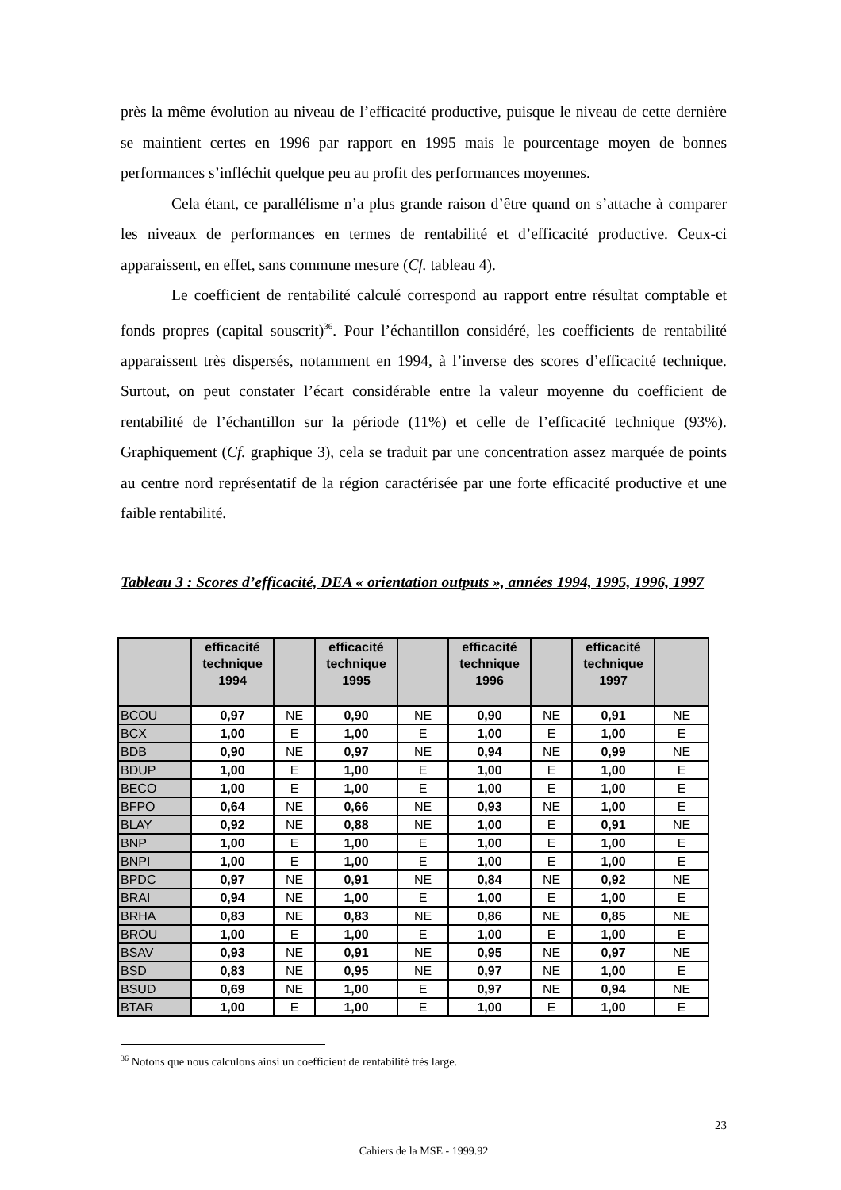près la même évolution au niveau de l’efficacité productive, puisque le niveau de cette dernière se maintient certes en 1996 par rapport en 1995 mais le pourcentage moyen de bonnes performances s’infléchit quelque peu au profit des performances moyennes.
Cela étant, ce parallélisme n’a plus grande raison d’être quand on s’attache à comparer les niveaux de performances en termes de rentabilité et d’efficacité productive. Ceux-ci apparaissent, en effet, sans commune mesure (Cf. tableau 4).
Le coefficient de rentabilité calculé correspond au rapport entre résultat comptable et fonds propres (capital souscrit)<sup>36</sup>. Pour l’échantillon considéré, les coefficients de rentabilité apparaissent très dispersés, notamment en 1994, à l’inverse des scores d’efficacité technique. Surtout, on peut constater l’écart considérable entre la valeur moyenne du coefficient de rentabilité de l’échantillon sur la période (11%) et celle de l’efficacité technique (93%). Graphiquement (Cf. graphique 3), cela se traduit par une concentration assez marquée de points au centre nord représentatif de la région caractérisée par une forte efficacité productive et une faible rentabilité.
Tableau 3 : Scores d’efficacité, DEA « orientation outputs », années 1994, 1995, 1996, 1997
| | efficacité technique 1994 | | efficacité technique 1995 | | efficacité technique 1996 | | efficacité technique 1997 | |
| --- | --- | --- | --- | --- | --- | --- | --- | --- |
| BCOU | 0,97 | NE | 0,90 | NE | 0,90 | NE | 0,91 | NE |
| BCX | 1,00 | E | 1,00 | E | 1,00 | E | 1,00 | E |
| BDB | 0,90 | NE | 0,97 | NE | 0,94 | NE | 0,99 | NE |
| BDUP | 1,00 | E | 1,00 | E | 1,00 | E | 1,00 | E |
| BECO | 1,00 | E | 1,00 | E | 1,00 | E | 1,00 | E |
| BFPO | 0,64 | NE | 0,66 | NE | 0,93 | NE | 1,00 | E |
| BLAY | 0,92 | NE | 0,88 | NE | 1,00 | E | 0,91 | NE |
| BNP | 1,00 | E | 1,00 | E | 1,00 | E | 1,00 | E |
| BNPI | 1,00 | E | 1,00 | E | 1,00 | E | 1,00 | E |
| BPDC | 0,97 | NE | 0,91 | NE | 0,84 | NE | 0,92 | NE |
| BRAI | 0,94 | NE | 1,00 | E | 1,00 | E | 1,00 | E |
| BRHA | 0,83 | NE | 0,83 | NE | 0,86 | NE | 0,85 | NE |
| BROU | 1,00 | E | 1,00 | E | 1,00 | E | 1,00 | E |
| BSAV | 0,93 | NE | 0,91 | NE | 0,95 | NE | 0,97 | NE |
| BSD | 0,83 | NE | 0,95 | NE | 0,97 | NE | 1,00 | E |
| BSUD | 0,69 | NE | 1,00 | E | 0,97 | NE | 0,94 | NE |
| BTAR | 1,00 | E | 1,00 | E | 1,00 | E | 1,00 | E |
<sup>36</sup> Notons que nous calculons ainsi un coefficient de rentabilité très large.
23
Cahiers de la MSE - 1999.92